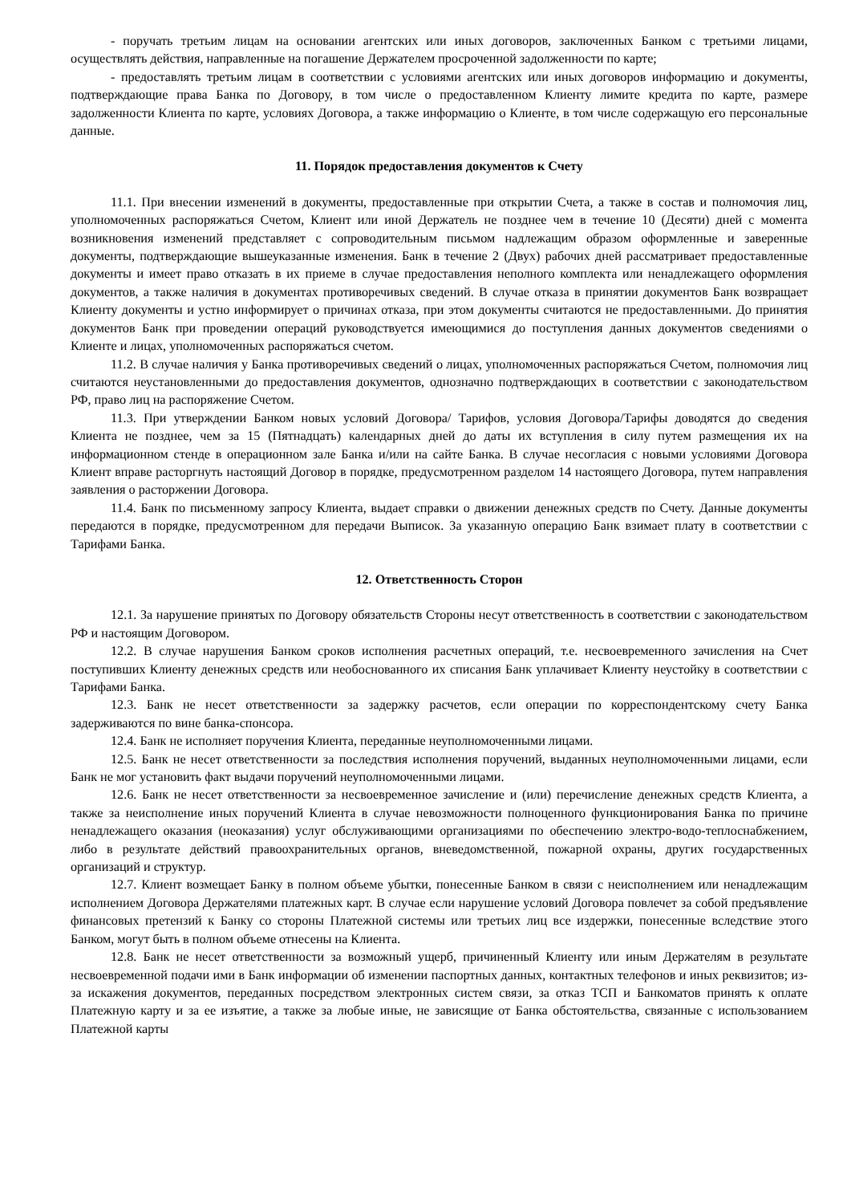- поручать третьим лицам на основании агентских или иных договоров, заключенных Банком с третьими лицами, осуществлять действия, направленные на погашение Держателем просроченной задолженности по карте;
- предоставлять третьим лицам в соответствии с условиями агентских или иных договоров информацию и документы, подтверждающие права Банка по Договору, в том числе о предоставленном Клиенту лимите кредита по карте, размере задолженности Клиента по карте, условиях Договора, а также информацию о Клиенте, в том числе содержащую его персональные данные.
11. Порядок предоставления документов к Счету
11.1. При внесении изменений в документы, предоставленные при открытии Счета, а также в состав и полномочия лиц, уполномоченных распоряжаться Счетом, Клиент или иной Держатель не позднее чем в течение 10 (Десяти) дней с момента возникновения изменений представляет с сопроводительным письмом надлежащим образом оформленные и заверенные документы, подтверждающие вышеуказанные изменения. Банк в течение 2 (Двух) рабочих дней рассматривает предоставленные документы и имеет право отказать в их приеме в случае предоставления неполного комплекта или ненадлежащего оформления документов, а также наличия в документах противоречивых сведений. В случае отказа в принятии документов Банк возвращает Клиенту документы и устно информирует о причинах отказа, при этом документы считаются не предоставленными. До принятия документов Банк при проведении операций руководствуется имеющимися до поступления данных документов сведениями о Клиенте и лицах, уполномоченных распоряжаться счетом.
11.2. В случае наличия у Банка противоречивых сведений о лицах, уполномоченных распоряжаться Счетом, полномочия лиц считаются неустановленными до предоставления документов, однозначно подтверждающих в соответствии с законодательством РФ, право лиц на распоряжение Счетом.
11.3. При утверждении Банком новых условий Договора/ Тарифов, условия Договора/Тарифы доводятся до сведения Клиента не позднее, чем за 15 (Пятнадцать) календарных дней до даты их вступления в силу путем размещения их на информационном стенде в операционном зале Банка и/или на сайте Банка. В случае несогласия с новыми условиями Договора Клиент вправе расторгнуть настоящий Договор в порядке, предусмотренном разделом 14 настоящего Договора, путем направления заявления о расторжении Договора.
11.4. Банк по письменному запросу Клиента, выдает справки о движении денежных средств по Счету. Данные документы передаются в порядке, предусмотренном для передачи Выписок. За указанную операцию Банк взимает плату в соответствии с Тарифами Банка.
12. Ответственность Сторон
12.1. За нарушение принятых по Договору обязательств Стороны несут ответственность в соответствии с законодательством РФ и настоящим Договором.
12.2. В случае нарушения Банком сроков исполнения расчетных операций, т.е. несвоевременного зачисления на Счет поступивших Клиенту денежных средств или необоснованного их списания Банк уплачивает Клиенту неустойку в соответствии с Тарифами Банка.
12.3. Банк не несет ответственности за задержку расчетов, если операции по корреспондентскому счету Банка задерживаются по вине банка-спонсора.
12.4. Банк не исполняет поручения Клиента, переданные неуполномоченными лицами.
12.5. Банк не несет ответственности за последствия исполнения поручений, выданных неуполномоченными лицами, если Банк не мог установить факт выдачи поручений неуполномоченными лицами.
12.6. Банк не несет ответственности за несвоевременное зачисление и (или) перечисление денежных средств Клиента, а также за неисполнение иных поручений Клиента в случае невозможности полноценного функционирования Банка по причине ненадлежащего оказания (неоказания) услуг обслуживающими организациями по обеспечению электро-водо-теплоснабжением, либо в результате действий правоохранительных органов, вневедомственной, пожарной охраны, других государственных организаций и структур.
12.7. Клиент возмещает Банку в полном объеме убытки, понесенные Банком в связи с неисполнением или ненадлежащим исполнением Договора Держателями платежных карт. В случае если нарушение условий Договора повлечет за собой предъявление финансовых претензий к Банку со стороны Платежной системы или третьих лиц все издержки, понесенные вследствие этого Банком, могут быть в полном объеме отнесены на Клиента.
12.8. Банк не несет ответственности за возможный ущерб, причиненный Клиенту или иным Держателям в результате несвоевременной подачи ими в Банк информации об изменении паспортных данных, контактных телефонов и иных реквизитов; из-за искажения документов, переданных посредством электронных систем связи, за отказ ТСП и Банкоматов принять к оплате Платежную карту и за ее изъятие, а также за любые иные, не зависящие от Банка обстоятельства, связанные с использованием Платежной карты